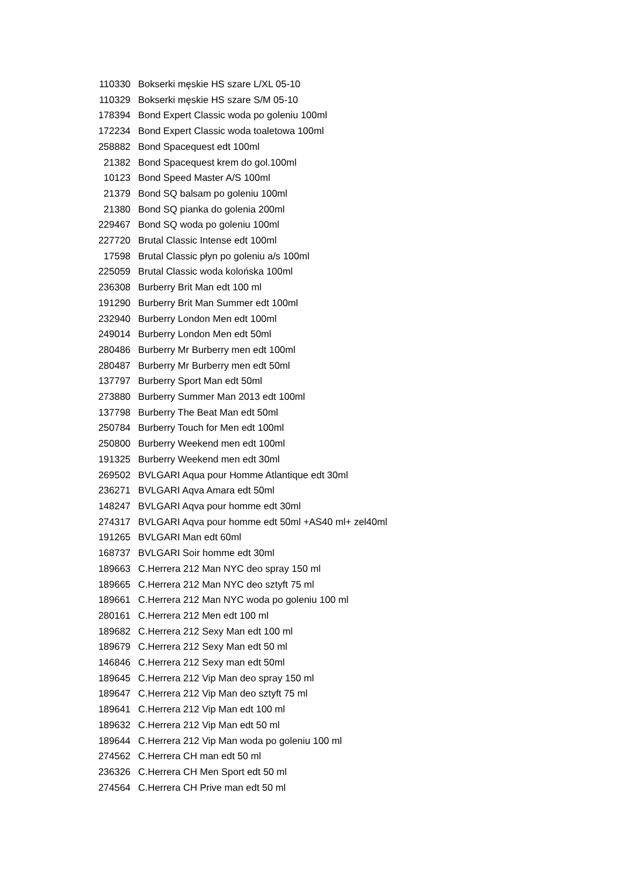| 110330 | Bokserki męskie HS szare L/XL 05-10 |
| 110329 | Bokserki męskie HS szare S/M 05-10 |
| 178394 | Bond Expert Classic woda po goleniu 100ml |
| 172234 | Bond Expert Classic woda toaletowa 100ml |
| 258882 | Bond Spacequest edt 100ml |
| 21382 | Bond Spacequest krem do gol.100ml |
| 10123 | Bond Speed Master A/S 100ml |
| 21379 | Bond SQ balsam po goleniu 100ml |
| 21380 | Bond SQ pianka do golenia 200ml |
| 229467 | Bond SQ woda po goleniu 100ml |
| 227720 | Brutal Classic Intense edt 100ml |
| 17598 | Brutal Classic płyn po goleniu a/s 100ml |
| 225059 | Brutal Classic woda kolońska 100ml |
| 236308 | Burberry Brit Man edt 100 ml |
| 191290 | Burberry Brit Man Summer edt 100ml |
| 232940 | Burberry London Men edt 100ml |
| 249014 | Burberry London Men edt 50ml |
| 280486 | Burberry Mr Burberry men edt 100ml |
| 280487 | Burberry Mr Burberry men edt 50ml |
| 137797 | Burberry Sport Man edt 50ml |
| 273880 | Burberry Summer Man 2013 edt 100ml |
| 137798 | Burberry The Beat Man edt 50ml |
| 250784 | Burberry Touch for Men edt 100ml |
| 250800 | Burberry Weekend men edt 100ml |
| 191325 | Burberry Weekend men edt 30ml |
| 269502 | BVLGARI Aqua pour Homme Atlantique edt 30ml |
| 236271 | BVLGARI Aqva Amara edt 50ml |
| 148247 | BVLGARI Aqva pour homme edt 30ml |
| 274317 | BVLGARI Aqva pour homme edt 50ml +AS40 ml+ zel40ml |
| 191265 | BVLGARI Man edt 60ml |
| 168737 | BVLGARI Soir homme edt 30ml |
| 189663 | C.Herrera 212 Man NYC deo spray 150 ml |
| 189665 | C.Herrera 212 Man NYC deo sztyft 75 ml |
| 189661 | C.Herrera 212 Man NYC woda po goleniu 100 ml |
| 280161 | C.Herrera 212 Men edt 100 ml |
| 189682 | C.Herrera 212 Sexy Man edt 100 ml |
| 189679 | C.Herrera 212 Sexy Man edt 50 ml |
| 146846 | C.Herrera 212 Sexy man edt 50ml |
| 189645 | C.Herrera 212 Vip Man deo spray 150 ml |
| 189647 | C.Herrera 212 Vip Man deo sztyft 75 ml |
| 189641 | C.Herrera 212 Vip Man edt 100 ml |
| 189632 | C.Herrera 212 Vip Man edt 50 ml |
| 189644 | C.Herrera 212 Vip Man woda po goleniu 100 ml |
| 274562 | C.Herrera CH man edt 50 ml |
| 236326 | C.Herrera CH Men Sport edt 50 ml |
| 274564 | C.Herrera CH Prive man edt 50 ml |